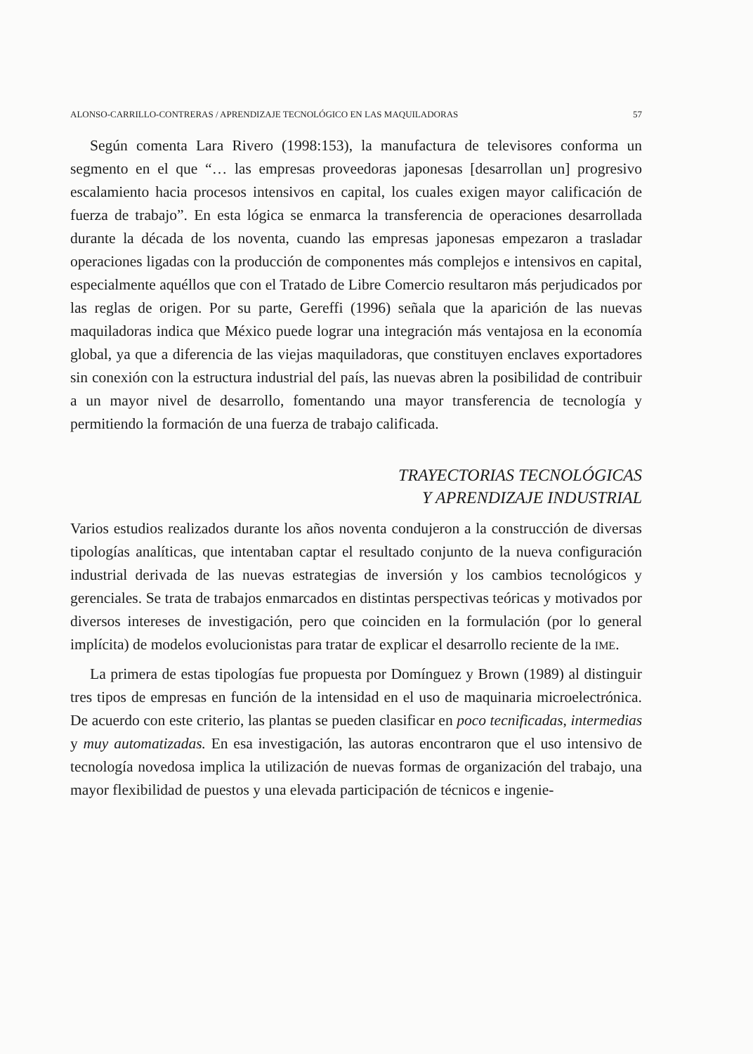ALONSO-CARRILLO-CONTRERAS / APRENDIZAJE TECNOLÓGICO EN LAS MAQUILADORAS 57
Según comenta Lara Rivero (1998:153), la manufactura de televisores conforma un segmento en el que “… las empresas proveedoras japonesas [desarrollan un] progresivo escalamiento hacia procesos intensivos en capital, los cuales exigen mayor calificación de fuerza de trabajo”. En esta lógica se enmarca la transferencia de operaciones desarrollada durante la década de los noventa, cuando las empresas japonesas empezaron a trasladar operaciones ligadas con la producción de componentes más complejos e intensivos en capital, especialmente aquéllos que con el Tratado de Libre Comercio resultaron más perjudicados por las reglas de origen. Por su parte, Gereffi (1996) señala que la aparición de las nuevas maquiladoras indica que México puede lograr una integración más ventajosa en la economía global, ya que a diferencia de las viejas maquiladoras, que constituyen enclaves exportadores sin conexión con la estructura industrial del país, las nuevas abren la posibilidad de contribuir a un mayor nivel de desarrollo, fomentando una mayor transferencia de tecnología y permitiendo la formación de una fuerza de trabajo calificada.
TRAYECTORIAS TECNOLÓGICAS
Y APRENDIZAJE INDUSTRIAL
Varios estudios realizados durante los años noventa condujeron a la construcción de diversas tipologías analíticas, que intentaban captar el resultado conjunto de la nueva configuración industrial derivada de las nuevas estrategias de inversión y los cambios tecnológicos y gerenciales. Se trata de trabajos enmarcados en distintas perspectivas teóricas y motivados por diversos intereses de investigación, pero que coinciden en la formulación (por lo general implícita) de modelos evolucionistas para tratar de explicar el desarrollo reciente de la IME.
La primera de estas tipologías fue propuesta por Domínguez y Brown (1989) al distinguir tres tipos de empresas en función de la intensidad en el uso de maquinaria microelectrónica. De acuerdo con este criterio, las plantas se pueden clasificar en poco tecnificadas, intermedias y muy automatizadas. En esa investigación, las autoras encontraron que el uso intensivo de tecnología novedosa implica la utilización de nuevas formas de organización del trabajo, una mayor flexibilidad de puestos y una elevada participación de técnicos e ingenie-